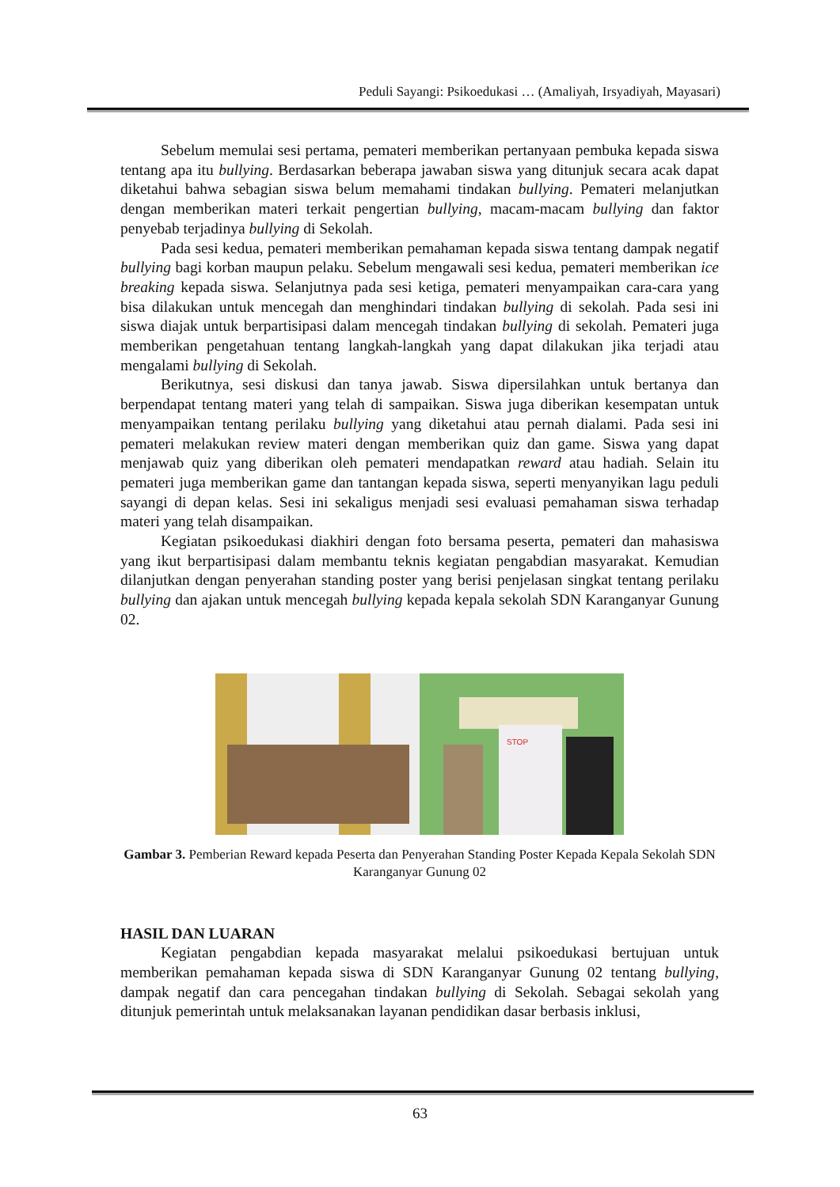Peduli Sayangi: Psikoedukasi … (Amaliyah, Irsyadiyah, Mayasari)
Sebelum memulai sesi pertama, pemateri memberikan pertanyaan pembuka kepada siswa tentang apa itu bullying. Berdasarkan beberapa jawaban siswa yang ditunjuk secara acak dapat diketahui bahwa sebagian siswa belum memahami tindakan bullying. Pemateri melanjutkan dengan memberikan materi terkait pengertian bullying, macam-macam bullying dan faktor penyebab terjadinya bullying di Sekolah.
Pada sesi kedua, pemateri memberikan pemahaman kepada siswa tentang dampak negatif bullying bagi korban maupun pelaku. Sebelum mengawali sesi kedua, pemateri memberikan ice breaking kepada siswa. Selanjutnya pada sesi ketiga, pemateri menyampaikan cara-cara yang bisa dilakukan untuk mencegah dan menghindari tindakan bullying di sekolah. Pada sesi ini siswa diajak untuk berpartisipasi dalam mencegah tindakan bullying di sekolah. Pemateri juga memberikan pengetahuan tentang langkah-langkah yang dapat dilakukan jika terjadi atau mengalami bullying di Sekolah.
Berikutnya, sesi diskusi dan tanya jawab. Siswa dipersilahkan untuk bertanya dan berpendapat tentang materi yang telah di sampaikan. Siswa juga diberikan kesempatan untuk menyampaikan tentang perilaku bullying yang diketahui atau pernah dialami. Pada sesi ini pemateri melakukan review materi dengan memberikan quiz dan game. Siswa yang dapat menjawab quiz yang diberikan oleh pemateri mendapatkan reward atau hadiah. Selain itu pemateri juga memberikan game dan tantangan kepada siswa, seperti menyanyikan lagu peduli sayangi di depan kelas. Sesi ini sekaligus menjadi sesi evaluasi pemahaman siswa terhadap materi yang telah disampaikan.
Kegiatan psikoedukasi diakhiri dengan foto bersama peserta, pemateri dan mahasiswa yang ikut berpartisipasi dalam membantu teknis kegiatan pengabdian masyarakat. Kemudian dilanjutkan dengan penyerahan standing poster yang berisi penjelasan singkat tentang perilaku bullying dan ajakan untuk mencegah bullying kepada kepala sekolah SDN Karanganyar Gunung 02.
STOP
Gambar 3. Pemberian Reward kepada Peserta dan Penyerahan Standing Poster Kepada Kepala Sekolah SDN Karanganyar Gunung 02
HASIL DAN LUARAN
Kegiatan pengabdian kepada masyarakat melalui psikoedukasi bertujuan untuk memberikan pemahaman kepada siswa di SDN Karanganyar Gunung 02 tentang bullying, dampak negatif dan cara pencegahan tindakan bullying di Sekolah. Sebagai sekolah yang ditunjuk pemerintah untuk melaksanakan layanan pendidikan dasar berbasis inklusi,
63